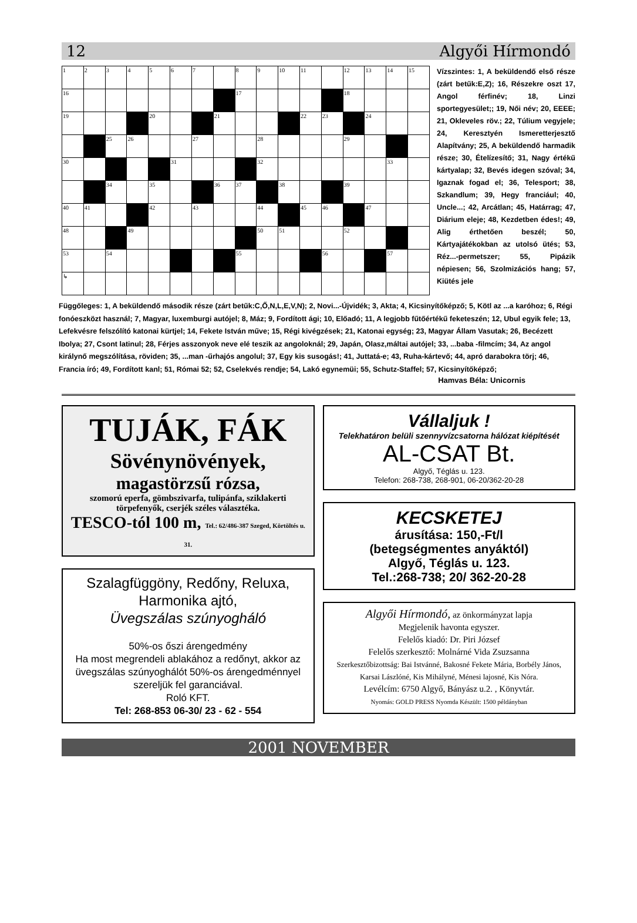12 Algyői Hírmondó
| 1 | 2 | 3 | 4 | 5 | 6 | 7 | | 8 | 9 | 10 | 11 | | 12 | 13 | 14 | 15 |
| 16 | | | | | | | | 17 | | | | | 18 | | | |
| 19 | | | | 20 | | | 21 | | | | 22 | 23 | | 24 | | |
| | | 25 | 26 | | | 27 | | | 28 | | | | 29 | | | |
| 30 | | | | | 31 | | | | 32 | | | | | | 33 | |
| | | 34 | | 35 | | | 36 | 37 | | 38 | | | 39 | | | |
| 40 | 41 | | | 42 | | 43 | | | 44 | | 45 | 46 | | 47 | | |
| 48 | | | 49 | | | | | | 50 | 51 | | | 52 | | | |
| 53 | | 54 | | | | | | 55 | | | | 56 | | | 57 | |
| ↳ | | | | | | | | | | | | | | | | |
Vízszintes: 1, A beküldendő első része (zárt betűk:E,Z); 16, Részekre oszt 17, Angol férfinév; 18, Linzi sportegyesület;; 19, Női név; 20, EEEE; 21, Okleveles röv.; 22, Túlium vegyjele; 24, Keresztyén Ismeretterjesztő Alapítvány; 25, A beküldendő harmadik része; 30, Ételízesítő; 31, Nagy értékű kártyalap; 32, Bevés idegen szóval; 34, Igaznak fogad el; 36, Telesport; 38, Szkandlum; 39, Hegy franciául; 40, Uncle...; 42, Arcátlan; 45, Határrag; 47, Diárium eleje; 48, Kezdetben édes!; 49, Alig érthetően beszél; 50, Kártyajátékokban az utolsó ütés; 53, Réz...-permetszer; 55, Pipázik népiesen; 56, Szolmizációs hang; 57, Kiütés jele
Függőleges: 1, A beküldendő második része (zárt betűk:C,Ő,N,L,E,V,N); 2, Novi...-Újvidék; 3, Akta; 4, Kicsinyítőképző; 5, Kötl az ...a karóhoz; 6, Régi fonóeszközt használ; 7, Magyar, luxemburgi autójel; 8, Máz; 9, Fordított ági; 10, Előadó; 11, A legjobb fűtőértékű feketeszén; 12, Ubul egyik fele; 13, Lefekvésre felszólító katonai kürtjel; 14, Fekete István műve; 15, Régi kivégzések; 21, Katonai egység; 23, Magyar Állam Vasutak; 26, Becézett Ibolya; 27, Csont latinul; 28, Férjes asszonyok neve elé teszik az angoloknál; 29, Japán, Olasz,máltai autójel; 33, ...baba -filmcím; 34, Az angol királynő megszólítása, röviden; 35, ...man -űrhajós angolul; 37, Egy kis susogás!; 41, Juttatá-e; 43, Ruha-kártevő; 44, apró darabokra törj; 46, Francia író; 49, Fordított kanl; 51, Római 52; 52, Cselekvés rendje; 54, Lakó egynemüi; 55, Schutz-Staffel; 57, Kicsinyítőképző;
Hamvas Béla: Unicornis
TUJÁK, FÁK
Sövénynövények,
magastörzsű rózsa,
szomorú eperfa, gömbszivarfa, tulipánfa, sziklakerti törpefenyők, cserjék széles választéka.
TESCO-tól 100 m, Tel.: 62/486-387 Szeged, Körtöltés u. 31.
Szalagfüggöny, Redőny, Reluxa,
Harmonika ajtó,
Üvegszálas szúnyogháló
50%-os őszi árengedmény
Ha most megrendeli ablakához a redőnyt, akkor az üvegszálas szúnyoghálót 50%-os árengedménnyel szereljük fel garanciával.
Roló KFT.
Tel: 268-853 06-30/ 23 - 62 - 554
Vállaljuk !
Telekhatáron belüli szennyvízcsatorna hálózat kiépítését
AL-CSAT Bt.
Algyő, Téglás u. 123.
Telefon: 268-738, 268-901, 06-20/362-20-28
KECSKETEJ
árusítása: 150,-Ft/l
(betegségmentes anyáktól)
Algyő, Téglás u. 123.
Tel.:268-738; 20/ 362-20-28
Algyői Hírmondó, az önkormányzat lapja
Megjelenik havonta egyszer.
Felelős kiadó: Dr. Piri József
Felelős szerkesztő: Molnárné Vida Zsuzsanna
Szerkesztőbizottság: Bai Istvánné, Bakosné Fekete Mária, Borbély János, Karsai Lászlóné, Kis Mihályné, Ménesi lajosné, Kis Nóra.
Levélcím: 6750 Algyő, Bányász u.2. , Könyvtár.
Nyomás: GOLD PRESS Nyomda Készült: 1500 példányban
2001 NOVEMBER